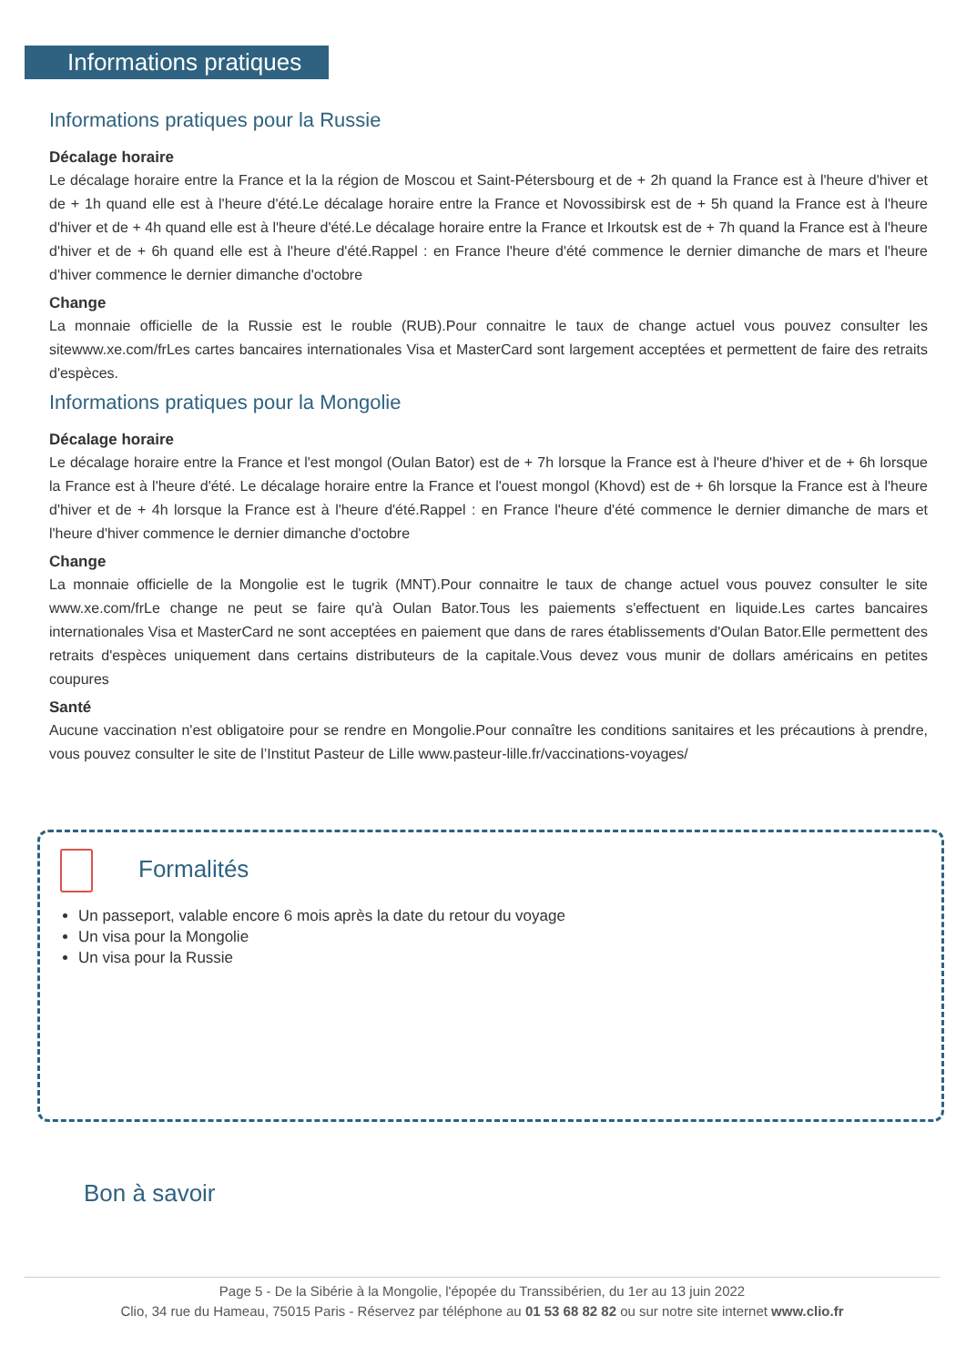Informations pratiques
Informations pratiques pour la Russie
Décalage horaire
Le décalage horaire entre la France et la la région de Moscou et Saint-Pétersbourg et de + 2h quand la France est à l'heure d'hiver et de + 1h quand elle est à l'heure d'été.Le décalage horaire entre la France et Novossibirsk est de + 5h quand la France est à l'heure d'hiver et de + 4h quand elle est à l'heure d'été.Le décalage horaire entre la France et Irkoutsk est de + 7h quand la France est à l'heure d'hiver et de + 6h quand elle est à l'heure d'été.Rappel : en France l'heure d'été commence le dernier dimanche de mars et l'heure d'hiver commence le dernier dimanche d'octobre
Change
La monnaie officielle de la Russie est le rouble (RUB).Pour connaitre le taux de change actuel vous pouvez consulter les sitewww.xe.com/frLes cartes bancaires internationales Visa et MasterCard sont largement acceptées et permettent de faire des retraits d'espèces.
Informations pratiques pour la Mongolie
Décalage horaire
Le décalage horaire entre la France et l'est mongol (Oulan Bator) est de + 7h lorsque la France est à l'heure d'hiver et de + 6h lorsque la France est à l'heure d'été. Le décalage horaire entre la France et l'ouest mongol (Khovd) est de + 6h lorsque la France est à l'heure d'hiver et de + 4h lorsque la France est à l'heure d'été.Rappel : en France l'heure d'été commence le dernier dimanche de mars et l'heure d'hiver commence le dernier dimanche d'octobre
Change
La monnaie officielle de la Mongolie est le tugrik (MNT).Pour connaitre le taux de change actuel vous pouvez consulter le site www.xe.com/frLe change ne peut se faire qu'à Oulan Bator.Tous les paiements s'effectuent en liquide.Les cartes bancaires internationales Visa et MasterCard ne sont acceptées en paiement que dans de rares établissements d'Oulan Bator.Elle permettent des retraits d'espèces uniquement dans certains distributeurs de la capitale.Vous devez vous munir de dollars américains en petites coupures
Santé
Aucune vaccination n'est obligatoire pour se rendre en Mongolie.Pour connaître les conditions sanitaires et les précautions à prendre, vous pouvez consulter le site de l’Institut Pasteur de Lille www.pasteur-lille.fr/vaccinations-voyages/
Formalités
Un passeport, valable encore 6 mois après la date du retour du voyage
Un visa pour la Mongolie
Un visa pour la Russie
Bon à savoir
Page 5 - De la Sibérie à la Mongolie, l'épopée du Transsibérien, du 1er au 13 juin 2022
Clio, 34 rue du Hameau, 75015 Paris - Réservez par téléphone au 01 53 68 82 82 ou sur notre site internet www.clio.fr